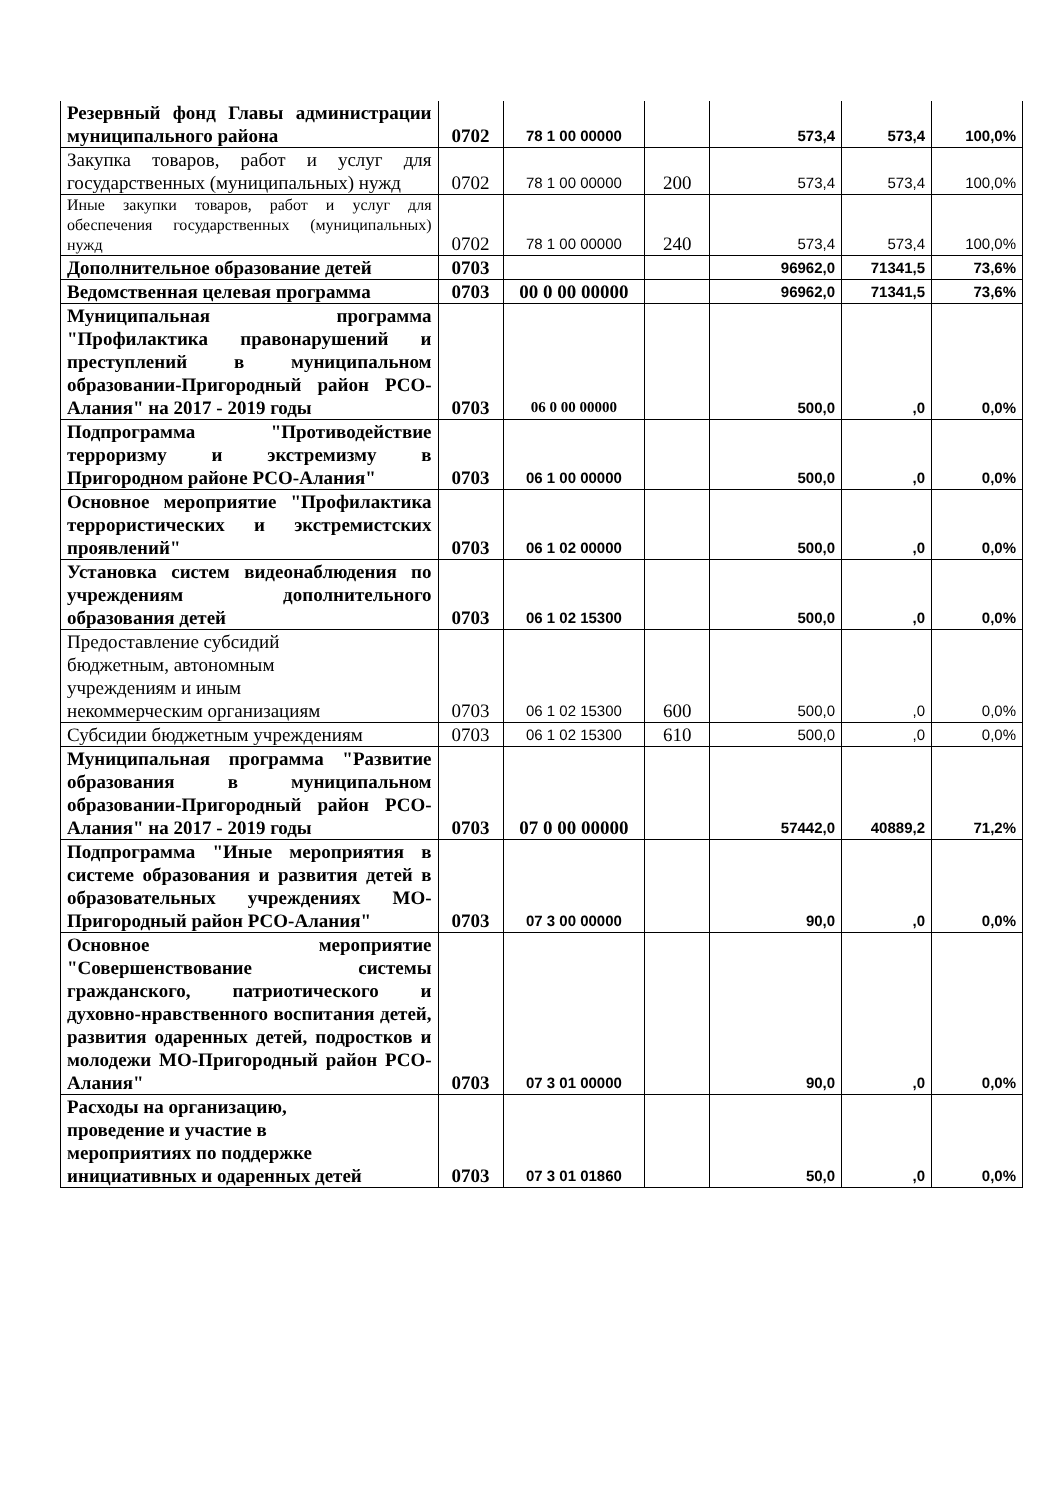| Резервный фонд Главы администрации муниципального района | 0702 | 78 1 00 00000 | | 573,4 | 573,4 | 100,0% |
| Закупка товаров, работ и услуг для государственных (муниципальных) нужд | 0702 | 78 1 00 00000 | 200 | 573,4 | 573,4 | 100,0% |
| Иные закупки товаров, работ и услуг для обеспечения государственных (муниципальных) нужд | 0702 | 78 1 00 00000 | 240 | 573,4 | 573,4 | 100,0% |
| Дополнительное образование детей | 0703 | | | 96962,0 | 71341,5 | 73,6% |
| Ведомственная целевая программа | 0703 | 00 0 00 00000 | | 96962,0 | 71341,5 | 73,6% |
| Муниципальная программа "Профилактика правонарушений и преступлений в муниципальном образовании-Пригородный район РСО-Алания" на 2017 - 2019 годы | 0703 | 06 0 00 00000 | | 500,0 | ,0 | 0,0% |
| Подпрограмма "Противодействие терроризму и экстремизму в Пригородном районе РСО-Алания" | 0703 | 06 1 00 00000 | | 500,0 | ,0 | 0,0% |
| Основное мероприятие "Профилактика террористических и экстремистских проявлений" | 0703 | 06 1 02 00000 | | 500,0 | ,0 | 0,0% |
| Установка систем видеонаблюдения по учреждениям дополнительного образования детей | 0703 | 06 1 02 15300 | | 500,0 | ,0 | 0,0% |
| Предоставление субсидий бюджетным, автономным учреждениям и иным некоммерческим организациям | 0703 | 06 1 02 15300 | 600 | 500,0 | ,0 | 0,0% |
| Субсидии бюджетным учреждениям | 0703 | 06 1 02 15300 | 610 | 500,0 | ,0 | 0,0% |
| Муниципальная программа "Развитие образования в муниципальном образовании-Пригородный район РСО-Алания" на 2017 - 2019 годы | 0703 | 07 0 00 00000 | | 57442,0 | 40889,2 | 71,2% |
| Подпрограмма "Иные мероприятия в системе образования и развития детей в образовательных учреждениях МО-Пригородный район РСО-Алания" | 0703 | 07 3 00 00000 | | 90,0 | ,0 | 0,0% |
| Основное мероприятие "Совершенствование системы гражданского, патриотического и духовно-нравственного воспитания детей, развития одаренных детей, подростков и молодежи МО-Пригородный район РСО-Алания" | 0703 | 07 3 01 00000 | | 90,0 | ,0 | 0,0% |
| Расходы на организацию, проведение и участие в мероприятиях по поддержке инициативных и одаренных детей | 0703 | 07 3 01 01860 | | 50,0 | ,0 | 0,0% |